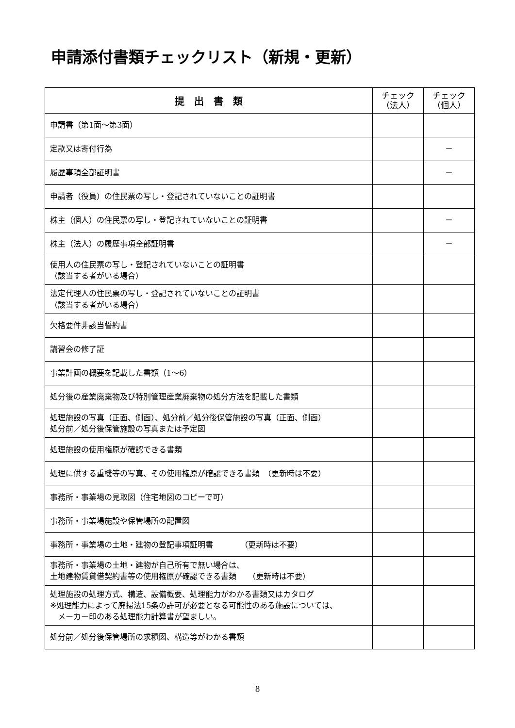申請添付書類チェックリスト（新規・更新）
| 提 出 書 類 | チェック （法人） | チェック （個人） |
| --- | --- | --- |
| 申請書（第1面～第3面） | | |
| 定款又は寄付行為 | | － |
| 履歴事項全部証明書 | | － |
| 申請者（役員）の住民票の写し・登記されていないことの証明書 | | |
| 株主（個人）の住民票の写し・登記されていないことの証明書 | | － |
| 株主（法人）の履歴事項全部証明書 | | － |
| 使用人の住民票の写し・登記されていないことの証明書 （該当する者がいる場合） | | |
| 法定代理人の住民票の写し・登記されていないことの証明書 （該当する者がいる場合） | | |
| 欠格要件非該当誓約書 | | |
| 講習会の修了証 | | |
| 事業計画の概要を記載した書類（1～6） | | |
| 処分後の産業廃棄物及び特別管理産業廃棄物の処分方法を記載した書類 | | |
| 処理施設の写真（正面、側面）、処分前／処分後保管施設の写真（正面、側面） 処分前／処分後保管施設の写真または予定図 | | |
| 処理施設の使用権原が確認できる書類 | | |
| 処理に供する重機等の写真、その使用権原が確認できる書類 （更新時は不要） | | |
| 事務所・事業場の見取図（住宅地図のコピーで可） | | |
| 事務所・事業場施設や保管場所の配置図 | | |
| 事務所・事業場の土地・建物の登記事項証明書 （更新時は不要） | | |
| 事務所・事業場の土地・建物が自己所有で無い場合は、 土地建物賃貸借契約書等の使用権原が確認できる書類 （更新時は不要） | | |
| 処理施設の処理方式、構造、設備概要、処理能力がわかる書類又はカタログ ※処理能力によって廃掃法15条の許可が必要となる可能性のある施設については、 メーカー印のある処理能力計算書が望ましい。 | | |
| 処分前／処分後保管場所の求積図、構造等がわかる書類 | | |
8